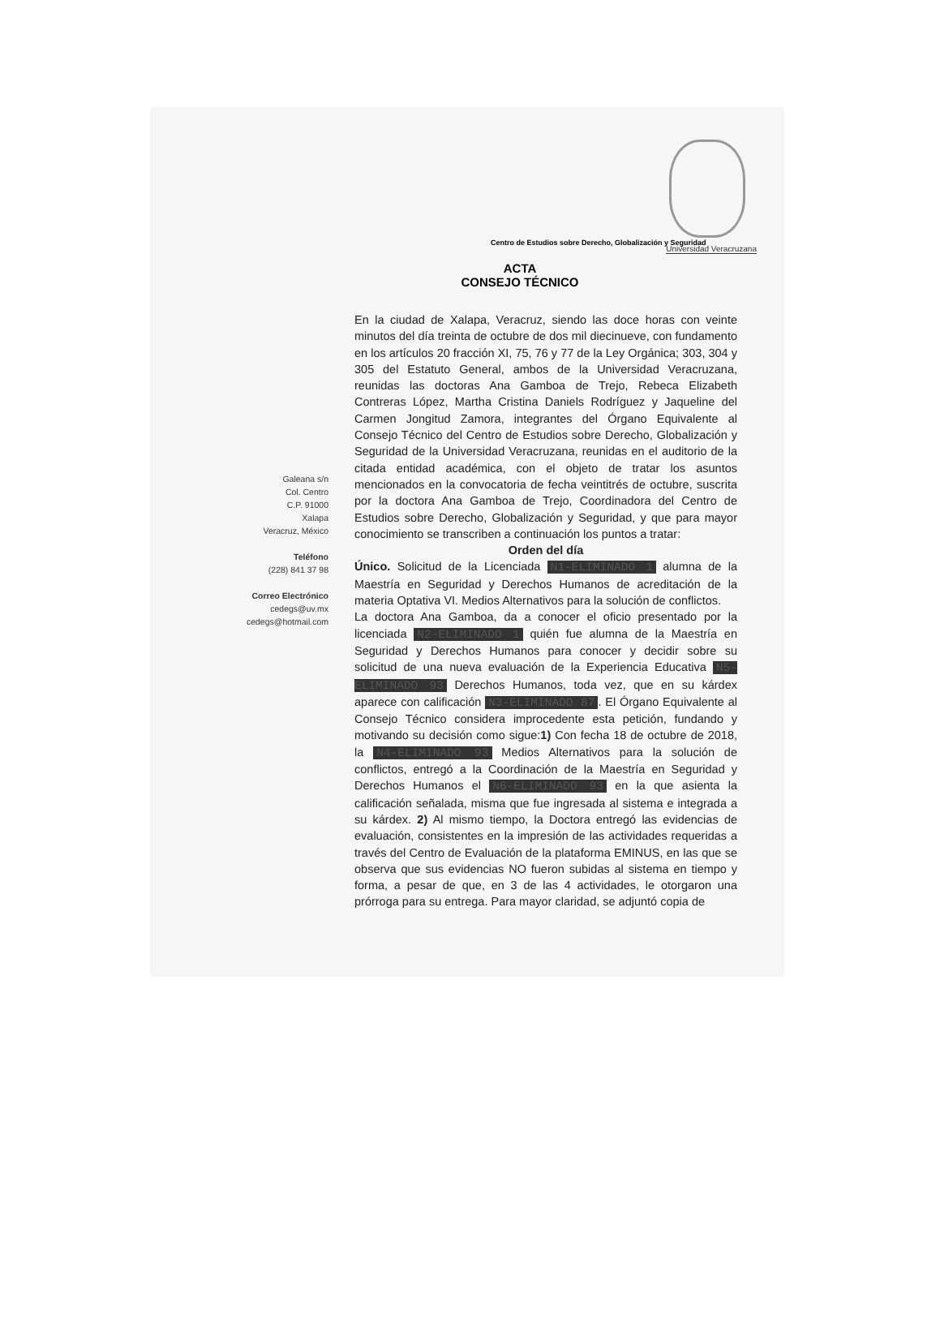Universidad Veracruzana
Centro de Estudios sobre Derecho, Globalización y Seguridad
ACTA
CONSEJO TÉCNICO
Galeana s/n
Col. Centro
C.P. 91000
Xalapa
Veracruz, México
Teléfono
(228) 841 37 98
Correo Electrónico
cedegs@uv.mx
cedegs@hotmail.com
En la ciudad de Xalapa, Veracruz, siendo las doce horas con veinte minutos del día treinta de octubre de dos mil diecinueve, con fundamento en los artículos 20 fracción XI, 75, 76 y 77 de la Ley Orgánica; 303, 304 y 305 del Estatuto General, ambos de la Universidad Veracruzana, reunidas las doctoras Ana Gamboa de Trejo, Rebeca Elizabeth Contreras López, Martha Cristina Daniels Rodríguez y Jaqueline del Carmen Jongitud Zamora, integrantes del Órgano Equivalente al Consejo Técnico del Centro de Estudios sobre Derecho, Globalización y Seguridad de la Universidad Veracruzana, reunidas en el auditorio de la citada entidad académica, con el objeto de tratar los asuntos mencionados en la convocatoria de fecha veintitrés de octubre, suscrita por la doctora Ana Gamboa de Trejo, Coordinadora del Centro de Estudios sobre Derecho, Globalización y Seguridad, y que para mayor conocimiento se transcriben a continuación los puntos a tratar:
Orden del día
Único. Solicitud de la Licenciada N1-ELIMINADO 1 alumna de la Maestría en Seguridad y Derechos Humanos de acreditación de la materia Optativa VI. Medios Alternativos para la solución de conflictos.
La doctora Ana Gamboa, da a conocer el oficio presentado por la licenciada N2-ELIMINADO 1 quién fue alumna de la Maestría en Seguridad y Derechos Humanos para conocer y decidir sobre su solicitud de una nueva evaluación de la Experiencia Educativa N5-ELIMINADO 93 Derechos Humanos, toda vez, que en su kárdex aparece con calificación N3-ELIMINADO 87. El Órgano Equivalente al Consejo Técnico considera improcedente esta petición, fundando y motivando su decisión como sigue:1) Con fecha 18 de octubre de 2018, la N4-ELIMINADO 93 Medios Alternativos para la solución de conflictos, entregó a la Coordinación de la Maestría en Seguridad y Derechos Humanos el N6-ELIMINADO 93 en la que asienta la calificación señalada, misma que fue ingresada al sistema e integrada a su kárdex. 2) Al mismo tiempo, la Doctora entregó las evidencias de evaluación, consistentes en la impresión de las actividades requeridas a través del Centro de Evaluación de la plataforma EMINUS, en las que se observa que sus evidencias NO fueron subidas al sistema en tiempo y forma, a pesar de que, en 3 de las 4 actividades, le otorgaron una prórroga para su entrega. Para mayor claridad, se adjuntó copia de